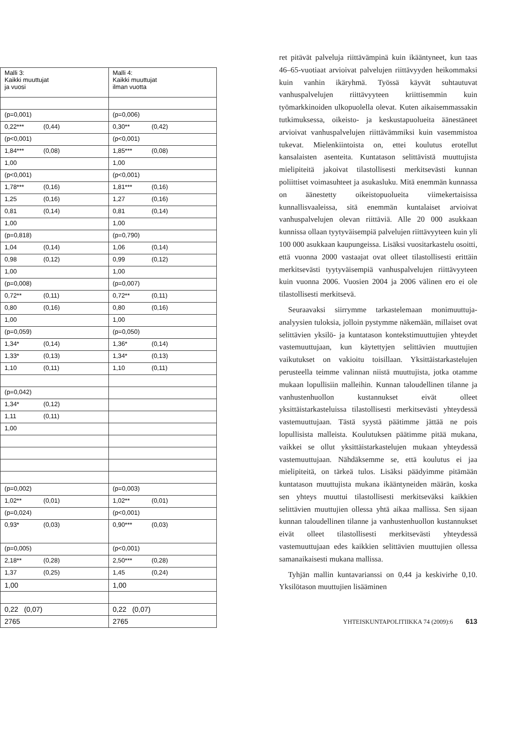| Malli 3: Kaikki muuttujat ja vuosi | Malli 4: Kaikki muuttujat ilman vuotta |
| (p=0,001) | (p=0,006) |
| 0,22*** (0,44) | 0,30** (0,42) |
| (p<0,001) | (p<0,001) |
| 1,84*** (0,08) | 1,85*** (0,08) |
| 1,00 | 1,00 |
| (p<0,001) | (p<0,001) |
| 1,78*** (0,16) | 1,81*** (0,16) |
| 1,25 (0,16) | 1,27 (0,16) |
| 0,81 (0,14) | 0,81 (0,14) |
| 1,00 | 1,00 |
| (p=0,818) | (p=0,790) |
| 1,04 (0,14) | 1,06 (0,14) |
| 0,98 (0,12) | 0,99 (0,12) |
| 1,00 | 1,00 |
| (p=0,008) | (p=0,007) |
| 0,72** (0,11) | 0,72** (0,11) |
| 0,80 (0,16) | 0,80 (0,16) |
| 1,00 | 1,00 |
| (p=0,059) | (p=0,050) |
| 1,34* (0,14) | 1,36* (0,14) |
| 1,33* (0,13) | 1,34* (0,13) |
| 1,10 (0,11) | 1,10 (0,11) |
| (p=0,042) | |
| 1,34* (0,12) | |
| 1,11 (0,11) | |
| 1,00 | |
| (p=0,002) | (p=0,003) |
| 1,02** (0,01) | 1,02** (0,01) |
| (p=0,024) | (p<0,001) |
| 0,93* (0,03) | 0,90*** (0,03) |
| (p=0,005) | (p<0,001) |
| 2,18** (0,28) | 2,50*** (0,28) |
| 1,37 (0,25) | 1,45 (0,24) |
| 1,00 | 1,00 |
| 0,22 (0,07) | 0,22 (0,07) |
| 2765 | 2765 |
ret pitävät palveluja riittävämpinä kuin ikääntyneet, kun taas 46–65-vuotiaat arvioivat palvelujen riittävyyden heikommaksi kuin vanhin ikäryhmä. Työssä käyvät suhtautuvat vanhuspalvelujen riittävyyteen kriittisemmin kuin työmarkkinoiden ulkopuolella olevat. Kuten aikaisemmassakin tutkimuksessa, oikeisto- ja keskustapuolueita äänestäneet arvioivat vanhuspalvelujen riittävämmiksi kuin vasemmistoa tukevat. Mielenkiintoista on, ettei koulutus erotellut kansalaisten asenteita. Kuntatason selittävistä muuttujista mielipiteitä jakoivat tilastollisesti merkitsevästi kunnan poliittiset voimasuhteet ja asukasluku. Mitä enemmän kunnassa on äänestetty oikeistopuolueita viimekertaisissa kunnallisvaaleissa, sitä enemmän kuntalaiset arvioivat vanhuspalvelujen olevan riittäviä. Alle 20 000 asukkaan kunnissa ollaan tyytyväisempiä palvelujen riittävyyteen kuin yli 100 000 asukkaan kaupungeissa. Lisäksi vuositarkastelu osoitti, että vuonna 2000 vastaajat ovat olleet tilastollisesti erittäin merkitsevästi tyytyväisempiä vanhuspalvelujen riittävyyteen kuin vuonna 2006. Vuosien 2004 ja 2006 välinen ero ei ole tilastollisesti merkitsevä.
Seuraavaksi siirrymme tarkastelemaan monimuuttuja-analyysien tuloksia, jolloin pystymme näkemään, millaiset ovat selittävien yksilö- ja kuntatason kontekstimuuttujien yhteydet vastemuuttujaan, kun käytettyjen selittävien muuttujien vaikutukset on vakioitu toisillaan. Yksittäistarkastelujen perusteella teimme valinnan niistä muuttujista, jotka otamme mukaan lopullisiin malleihin. Kunnan taloudellinen tilanne ja vanhustenhuollon kustannukset eivät olleet yksittäistarkasteluissa tilastollisesti merkitsevästi yhteydessä vastemuuttujaan. Tästä syystä päätimme jättää ne pois lopullisista malleista. Koulutuksen päätimme pitää mukana, vaikkei se ollut yksittäistarkastelujen mukaan yhteydessä vastemuuttujaan. Nähdäksemme se, että koulutus ei jaa mielipiteitä, on tärkeä tulos. Lisäksi päädyimme pitämään kuntatason muuttujista mukana ikääntyneiden määrän, koska sen yhteys muuttui tilastollisesti merkitseväksi kaikkien selittävien muuttujien ollessa yhtä aikaa mallissa. Sen sijaan kunnan taloudellinen tilanne ja vanhustenhuollon kustannukset eivät olleet tilastollisesti merkitsevästi yhteydessä vastemuuttujaan edes kaikkien selittävien muuttujien ollessa samanaikaisesti mukana mallissa.
Tyhjän mallin kuntavarianssi on 0,44 ja keskivirhe 0,10. Yksilötason muuttujien lisääminen
YHTEISKUNTAPOLITIIKKA 74 (2009):6 613